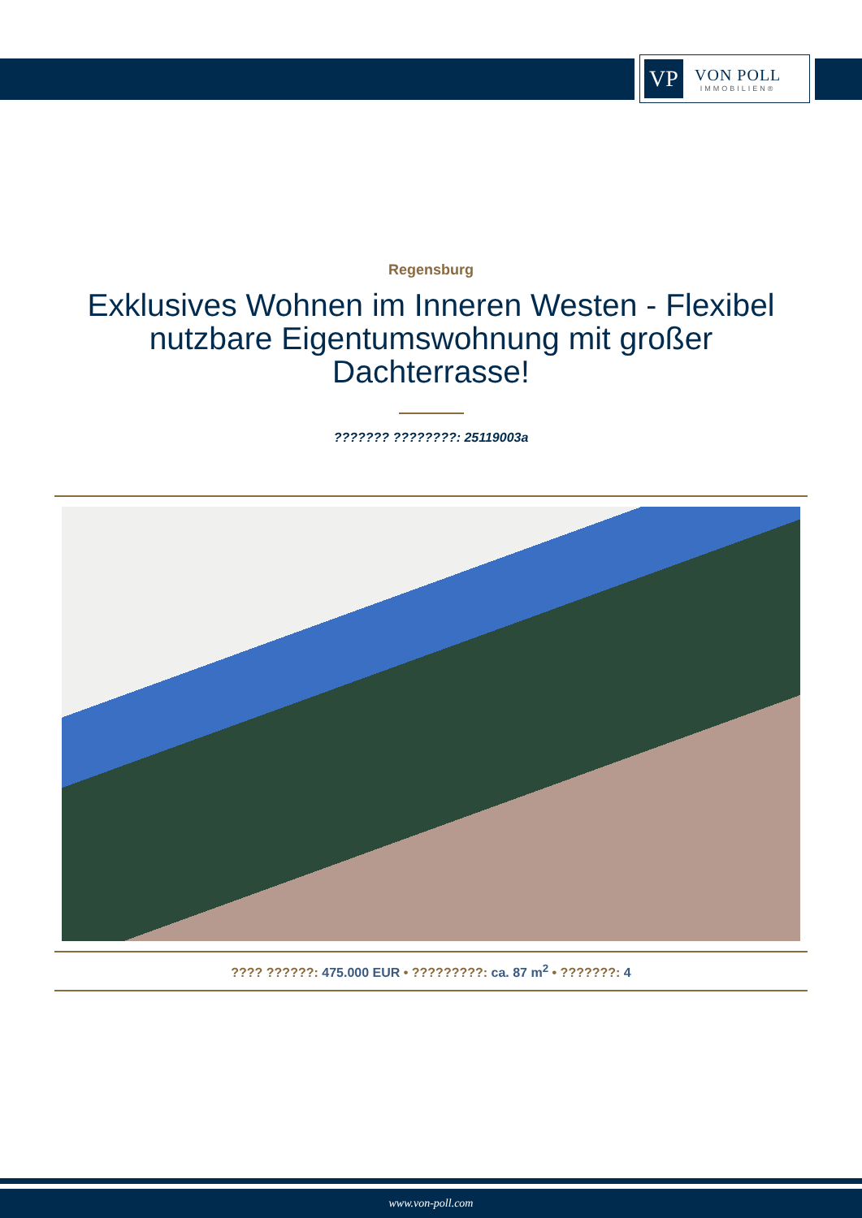VP
VON POLL
IMMOBILIEN®
Regensburg
Exklusives Wohnen im Inneren Westen - Flexibel nutzbare Eigentumswohnung mit großer Dachterrasse!
??????? ????????: 25119003a
???? ??????: 475.000 EUR • ?????????: ca. 87 m<sup>2</sup> • ???????: 4
www.von-poll.com